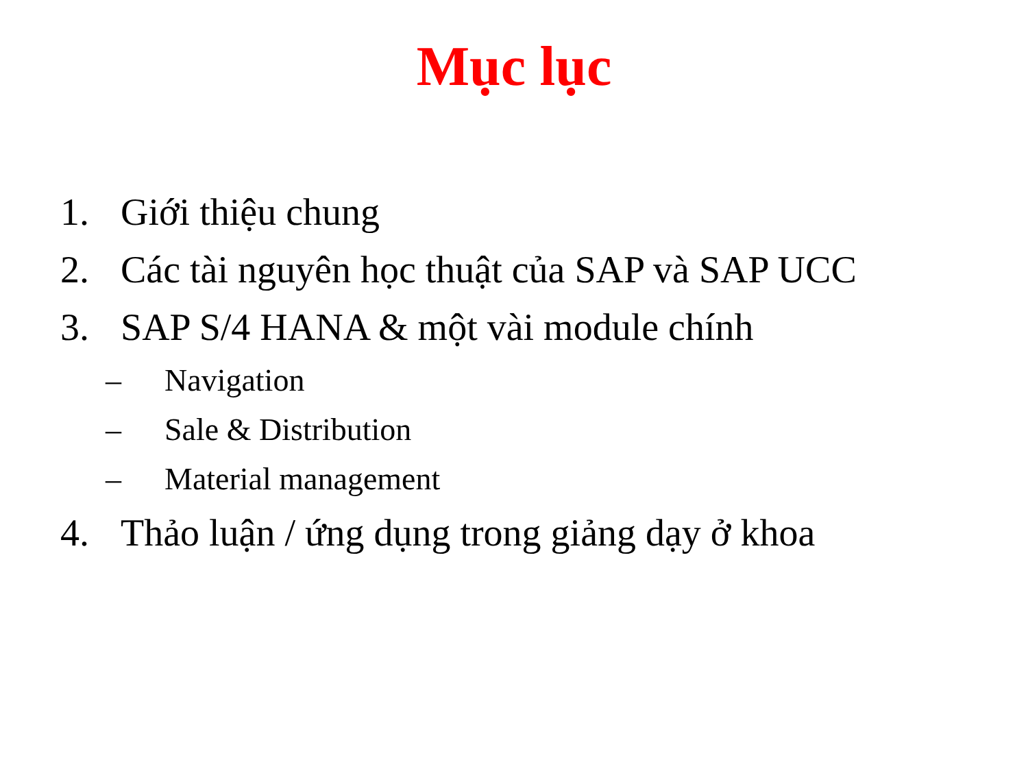Mục lục
1. Giới thiệu chung
2. Các tài nguyên học thuật của SAP và SAP UCC
3. SAP S/4 HANA & một vài module chính
– Navigation
– Sale & Distribution
– Material management
4. Thảo luận / ứng dụng trong giảng dạy ở khoa